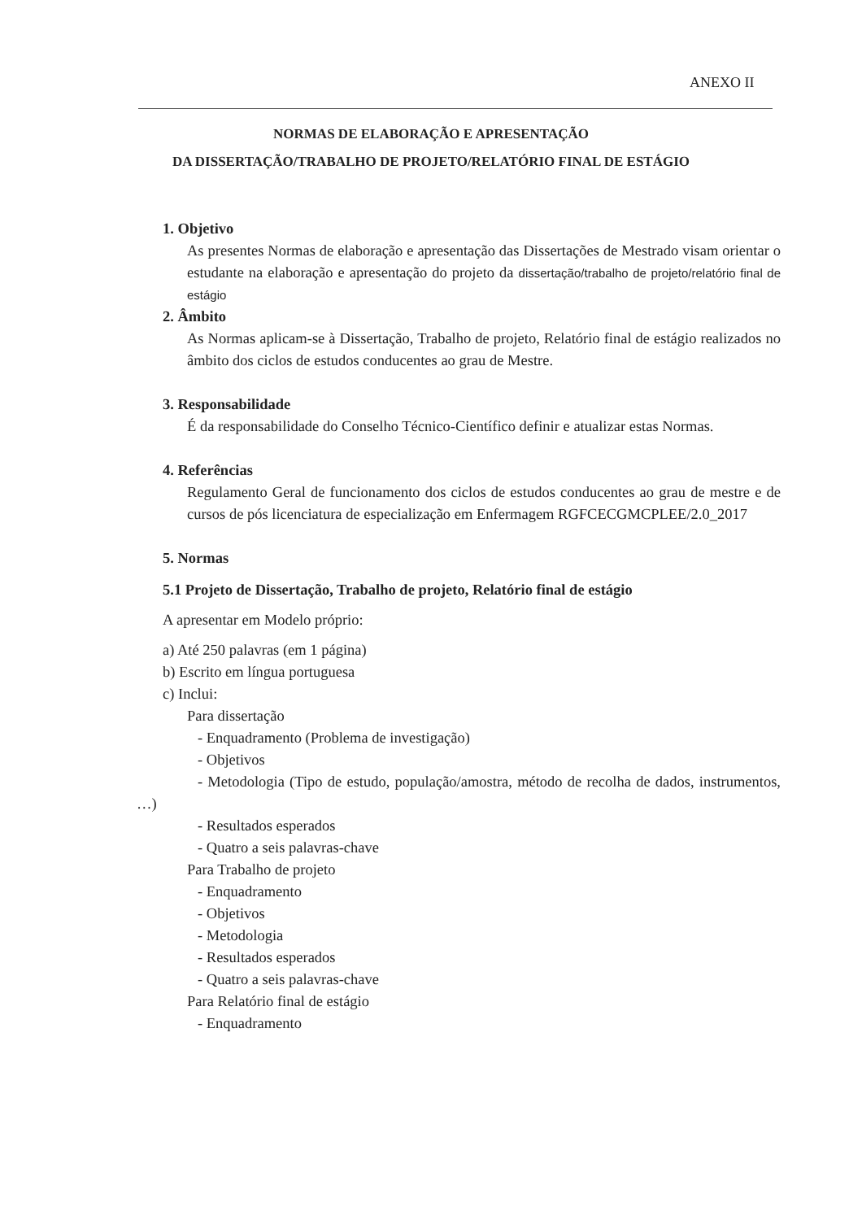ANEXO II
NORMAS DE ELABORAÇÃO E APRESENTAÇÃO
DA DISSERTAÇÃO/TRABALHO DE PROJETO/RELATÓRIO FINAL DE ESTÁGIO
1. Objetivo
As presentes Normas de elaboração e apresentação das Dissertações de Mestrado visam orientar o estudante na elaboração e apresentação do projeto da dissertação/trabalho de projeto/relatório final de estágio
2. Âmbito
As Normas aplicam-se à Dissertação, Trabalho de projeto, Relatório final de estágio realizados no âmbito dos ciclos de estudos conducentes ao grau de Mestre.
3. Responsabilidade
É da responsabilidade do Conselho Técnico-Científico definir e atualizar estas Normas.
4. Referências
Regulamento Geral de funcionamento dos ciclos de estudos conducentes ao grau de mestre e de cursos de pós licenciatura de especialização em Enfermagem RGFCECGMCPLEE/2.0_2017
5. Normas
5.1 Projeto de Dissertação, Trabalho de projeto, Relatório final de estágio
A apresentar em Modelo próprio:
a) Até 250 palavras (em 1 página)
b) Escrito em língua portuguesa
c) Inclui:
Para dissertação
- Enquadramento (Problema de investigação)
- Objetivos
- Metodologia (Tipo de estudo, população/amostra, método de recolha de dados, instrumentos, …)
- Resultados esperados
- Quatro a seis palavras-chave
Para Trabalho de projeto
- Enquadramento
- Objetivos
- Metodologia
- Resultados esperados
- Quatro a seis palavras-chave
Para Relatório final de estágio
- Enquadramento